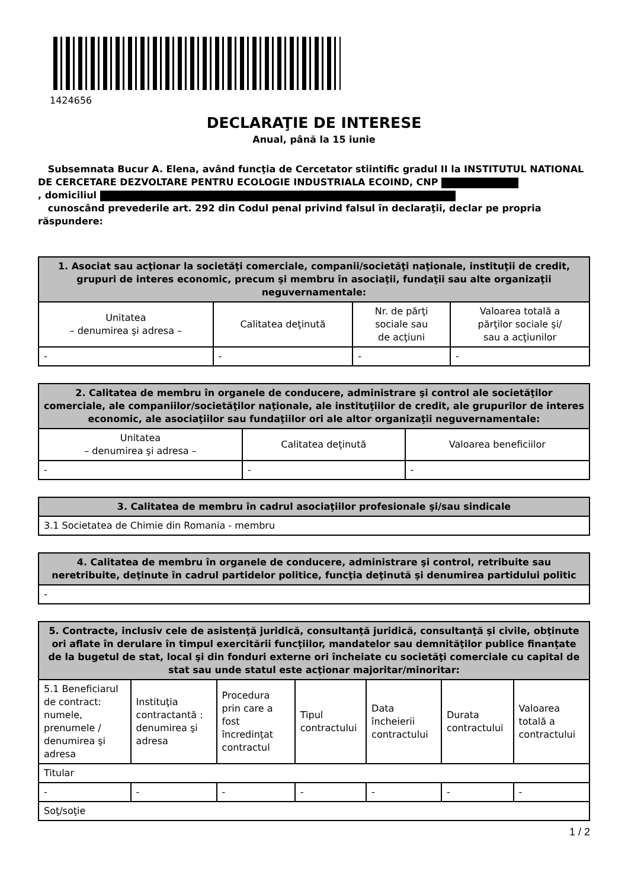1424656
DECLARAŢIE DE INTERESE
Anual, până la 15 iunie
Subsemnata Bucur A. Elena, având funcţia de Cercetator stiintific gradul II la INSTITUTUL NATIONAL DE CERCETARE DEZVOLTARE PENTRU ECOLOGIE INDUSTRIALA ECOIND, CNP
, domiciliul
cunoscând prevederile art. 292 din Codul penal privind falsul în declaraţii, declar pe propria răspundere:
| 1. Asociat sau acţionar la societăţi comerciale, companii/societăţi naţionale, instituţii de credit, grupuri de interes economic, precum şi membru în asociaţii, fundaţii sau alte organizaţii neguvernamentale: | | | |
| --- | --- | --- | --- |
| Unitatea – denumirea şi adresa – | Calitatea deţinută | Nr. de părţi sociale sau de acţiuni | Valoarea totală a părţilor sociale şi/ sau a acţiunilor |
| - | - | - | - |
| 2. Calitatea de membru în organele de conducere, administrare şi control ale societăţilor comerciale, ale companiilor/societăţilor naţionale, ale instituţiilor de credit, ale grupurilor de interes economic, ale asociaţiilor sau fundaţiilor ori ale altor organizaţii neguvernamentale: | | |
| --- | --- | --- |
| Unitatea – denumirea şi adresa – | Calitatea deţinută | Valoarea beneficiilor |
| - | - | - |
| 3. Calitatea de membru în cadrul asociaţiilor profesionale şi/sau sindicale |
| --- |
| 3.1 Societatea de Chimie din Romania - membru |
| 4. Calitatea de membru în organele de conducere, administrare şi control, retribuite sau neretribuite, deţinute în cadrul partidelor politice, funcţia deţinută şi denumirea partidului politic |
| --- |
| - |
| 5. Contracte, inclusiv cele de asistenţă juridică, consultanţă juridică, consultanţă şi civile, obţinute ori aflate în derulare în timpul exercitării funcţiilor, mandatelor sau demnităţilor publice finanţate de la bugetul de stat, local şi din fonduri externe ori încheiate cu societăţi comerciale cu capital de stat sau unde statul este acţionar majoritar/minoritar: | | | | | | |
| --- | --- | --- | --- | --- | --- | --- |
| 5.1 Beneficiarul de contract: numele, prenumele / denumirea şi adresa | Instituţia contractantă : denumirea şi adresa | Procedura prin care a fost încredinţat contractul | Tipul contractului | Data încheierii contractului | Durata contractului | Valoarea totală a contractului |
| Titular | | | | | | |
| - | - | - | - | - | - | - |
| Soţ/soţie | | | | | | |
1 / 2